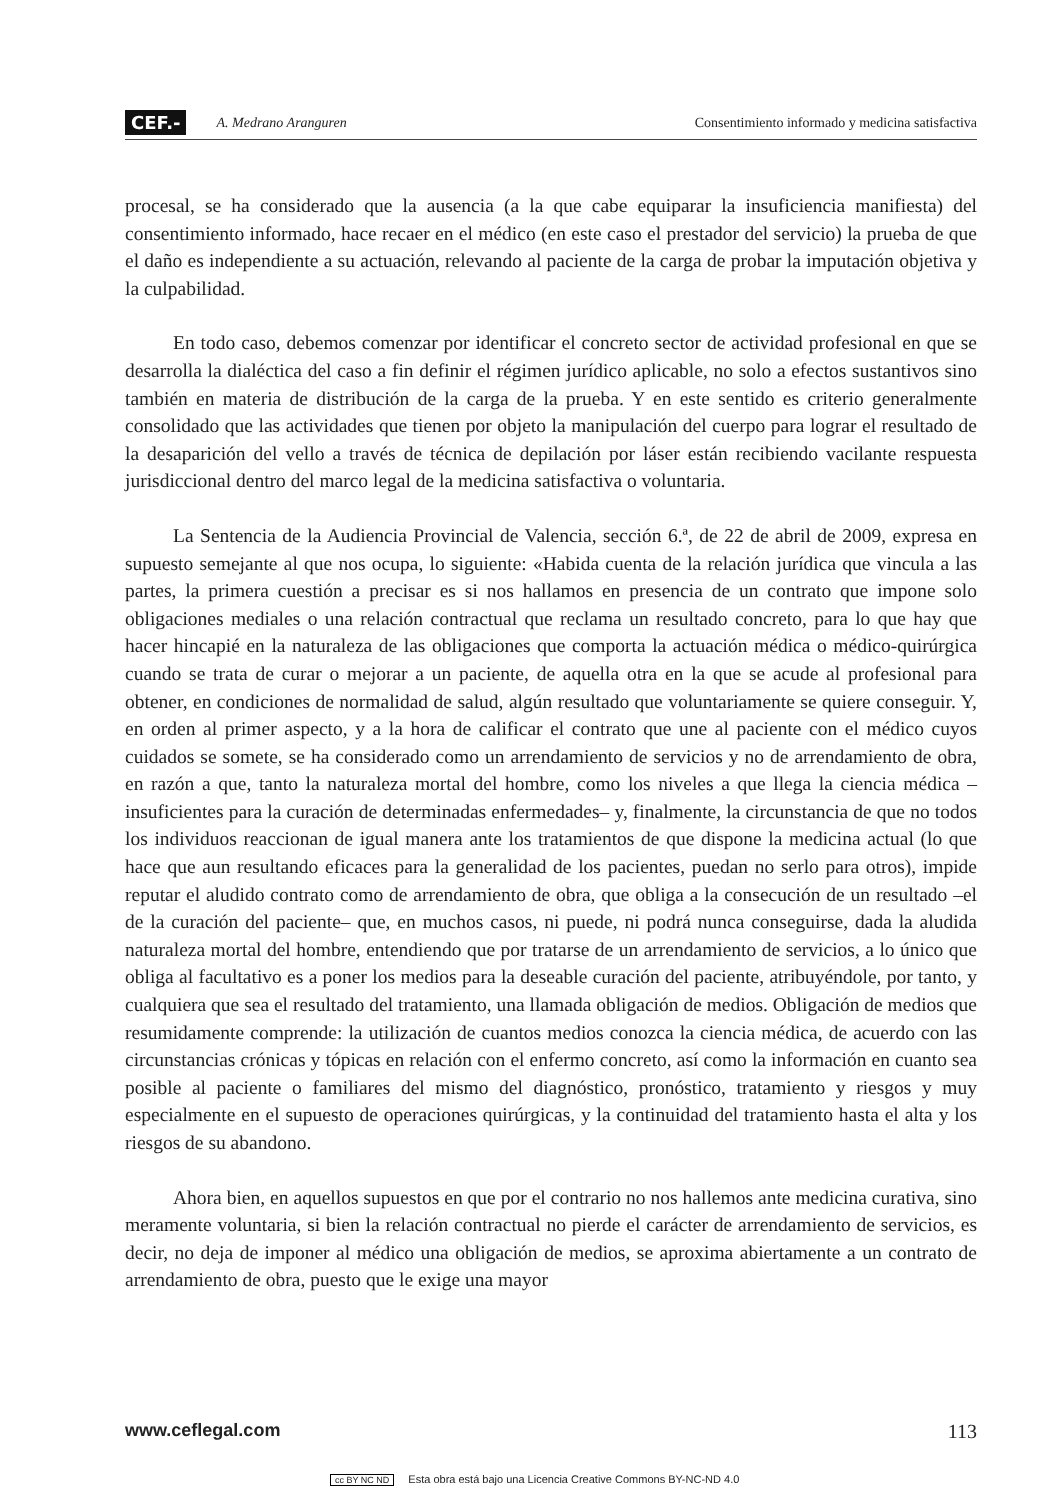CEF.- A. Medrano Aranguren Consentimiento informado y medicina satisfactiva
procesal, se ha considerado que la ausencia (a la que cabe equiparar la insuficiencia manifiesta) del consentimiento informado, hace recaer en el médico (en este caso el prestador del servicio) la prueba de que el daño es independiente a su actuación, relevando al paciente de la carga de probar la imputación objetiva y la culpabilidad.
En todo caso, debemos comenzar por identificar el concreto sector de actividad profesional en que se desarrolla la dialéctica del caso a fin definir el régimen jurídico aplicable, no solo a efectos sustantivos sino también en materia de distribución de la carga de la prueba. Y en este sentido es criterio generalmente consolidado que las actividades que tienen por objeto la manipulación del cuerpo para lograr el resultado de la desaparición del vello a través de técnica de depilación por láser están recibiendo vacilante respuesta jurisdiccional dentro del marco legal de la medicina satisfactiva o voluntaria.
La Sentencia de la Audiencia Provincial de Valencia, sección 6.ª, de 22 de abril de 2009, expresa en supuesto semejante al que nos ocupa, lo siguiente: «Habida cuenta de la relación jurídica que vincula a las partes, la primera cuestión a precisar es si nos hallamos en presencia de un contrato que impone solo obligaciones mediales o una relación contractual que reclama un resultado concreto, para lo que hay que hacer hincapié en la naturaleza de las obligaciones que comporta la actuación médica o médico-quirúrgica cuando se trata de curar o mejorar a un paciente, de aquella otra en la que se acude al profesional para obtener, en condiciones de normalidad de salud, algún resultado que voluntariamente se quiere conseguir. Y, en orden al primer aspecto, y a la hora de calificar el contrato que une al paciente con el médico cuyos cuidados se somete, se ha considerado como un arrendamiento de servicios y no de arrendamiento de obra, en razón a que, tanto la naturaleza mortal del hombre, como los niveles a que llega la ciencia médica –insuficientes para la curación de determinadas enfermedades– y, finalmente, la circunstancia de que no todos los individuos reaccionan de igual manera ante los tratamientos de que dispone la medicina actual (lo que hace que aun resultando eficaces para la generalidad de los pacientes, puedan no serlo para otros), impide reputar el aludido contrato como de arrendamiento de obra, que obliga a la consecución de un resultado –el de la curación del paciente– que, en muchos casos, ni puede, ni podrá nunca conseguirse, dada la aludida naturaleza mortal del hombre, entendiendo que por tratarse de un arrendamiento de servicios, a lo único que obliga al facultativo es a poner los medios para la deseable curación del paciente, atribuyéndole, por tanto, y cualquiera que sea el resultado del tratamiento, una llamada obligación de medios. Obligación de medios que resumidamente comprende: la utilización de cuantos medios conozca la ciencia médica, de acuerdo con las circunstancias crónicas y tópicas en relación con el enfermo concreto, así como la información en cuanto sea posible al paciente o familiares del mismo del diagnóstico, pronóstico, tratamiento y riesgos y muy especialmente en el supuesto de operaciones quirúrgicas, y la continuidad del tratamiento hasta el alta y los riesgos de su abandono.
Ahora bien, en aquellos supuestos en que por el contrario no nos hallemos ante medicina curativa, sino meramente voluntaria, si bien la relación contractual no pierde el carácter de arrendamiento de servicios, es decir, no deja de imponer al médico una obligación de medios, se aproxima abiertamente a un contrato de arrendamiento de obra, puesto que le exige una mayor
www.ceflegal.com 113
cc BY NC ND Esta obra está bajo una Licencia Creative Commons BY-NC-ND 4.0